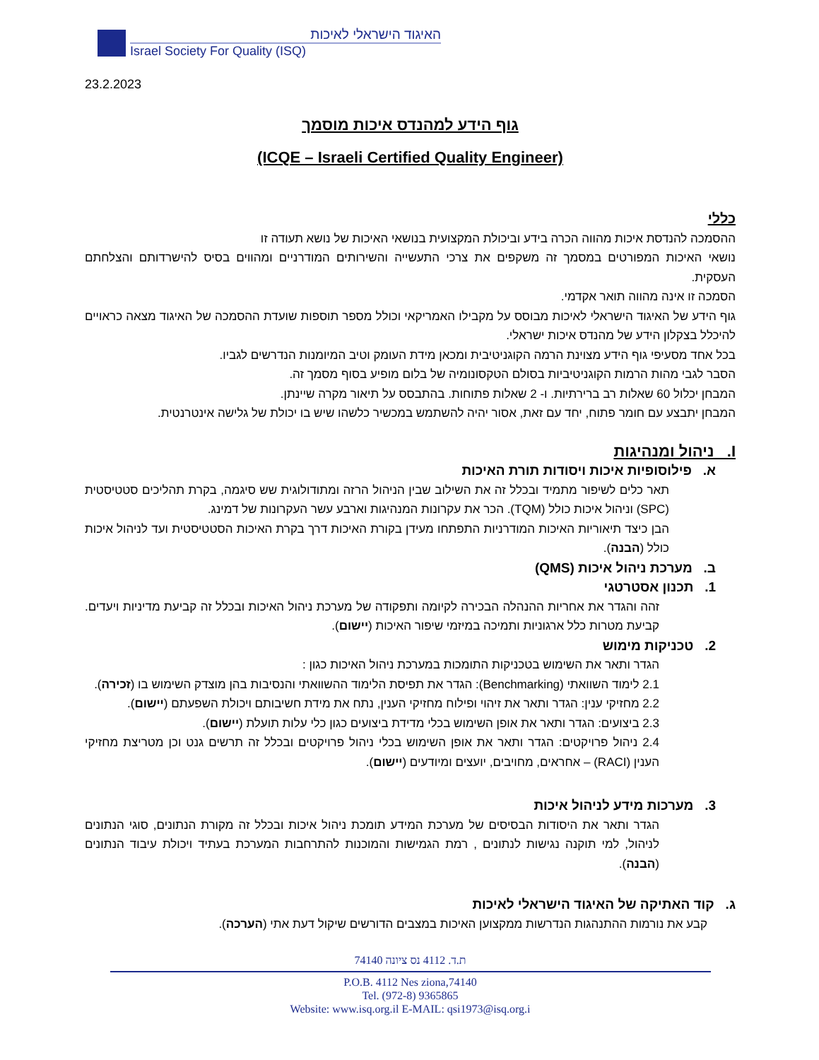האיגוד הישראלי לאיכות
Israel Society For Quality (ISQ)
23.2.2023
גוף הידע למהנדס איכות מוסמך
(ICQE – Israeli Certified Quality Engineer)
כללי
ההסמכה להנדסת איכות מהווה הכרה בידע וביכולת המקצועית בנושאי האיכות של נושא תעודה זו
נושאי האיכות המפורטים במסמך זה משקפים את צרכי התעשייה והשירותים המודרניים ומהווים בסיס להישרדותם והצלחתם העסקית.
הסמכה זו אינה מהווה תואר אקדמי.
גוף הידע של האיגוד הישראלי לאיכות מבוסס על מקבילו האמריקאי וכולל מספר תוספות שועדת ההסמכה של האיגוד מצאה כראויים להיכלל בצקלון הידע של מהנדס איכות ישראלי.
בכל אחד מסעיפי גוף הידע מצוינת הרמה הקוגניטיבית ומכאן מידת העומק וטיב המיומנות הנדרשים לגביו.
הסבר לגבי מהות הרמות הקוגניטיביות בסולם הטקסונומיה של בלום מופיע בסוף מסמך זה.
המבחן יכלול 60 שאלות רב ברירתיות. ו- 2 שאלות פתוחות. בהתבסס על תיאור מקרה שיינתן.
המבחן יתבצע עם חומר פתוח, יחד עם זאת, אסור יהיה להשתמש במכשיר כלשהו שיש בו יכולת של גלישה אינטרנטית.
I. ניהול ומנהיגות
א. פילוסופיות איכות ויסודות תורת האיכות
תאר כלים לשיפור מתמיד ובכלל זה את השילוב שבין הניהול הרזה ומתודולוגית שש סיגמה, בקרת תהליכים סטטיסטית (SPC) וניהול איכות כולל (TQM). הכר את עקרונות המנהיגות וארבע עשר העקרונות של דמינג.
הבן כיצד תיאוריות האיכות המודרניות התפתחו מעידן בקורת האיכות דרך בקרת האיכות הסטטיסטית ועד לניהול איכות כולל (הבנה).
ב. מערכת ניהול איכות (QMS)
1. תכנון אסטרטגי
זהה והגדר את אחריות ההנהלה הבכירה לקיומה ותפקודה של מערכת ניהול האיכות ובכלל זה קביעת מדיניות ויעדים. קביעת מטרות כלל ארגוניות ותמיכה במיזמי שיפור האיכות (יישום).
2. טכניקות מימוש
הגדר ותאר את השימוש בטכניקות התומכות במערכת ניהול האיכות כגון :
2.1 לימוד השוואתי (Benchmarking): הגדר את תפיסת הלימוד ההשוואתי והנסיבות בהן מוצדק השימוש בו (זכירה).
2.2 מחזיקי ענין: הגדר ותאר את זיהוי ופילוח מחזיקי הענין, נתח את מידת חשיבותם ויכולת השפעתם (יישום).
2.3 ביצועים: הגדר ותאר את אופן השימוש בכלי מדידת ביצועים כגון כלי עלות תועלת (יישום).
2.4 ניהול פרויקטים: הגדר ותאר את אופן השימוש בכלי ניהול פרויקטים ובכלל זה תרשים גנט וכן מטריצת מחזיקי הענין (RACI) – אחראים, מחויבים, יועצים ומיודעים (יישום).
3. מערכות מידע לניהול איכות
הגדר ותאר את היסודות הבסיסים של מערכת המידע תומכת ניהול איכות ובכלל זה מקורת הנתונים, סוגי הנתונים לניהול, למי תוקנה נגישות לנתונים , רמת הגמישות והמוכנות להתרחבות המערכת בעתיד ויכולת עיבוד הנתונים (הבנה).
ג. קוד האתיקה של האיגוד הישראלי לאיכות
קבע את נורמות ההתנהגות הנדרשות ממקצוען האיכות במצבים הדורשים שיקול דעת אתי (הערכה).
ת.ד. 4112 נס ציונה 74140
P.O.B. 4112 Nes ziona,74140
Tel. (972-8) 9365865
Website: www.isq.org.il E-MAIL: qsi1973@isq.org.i